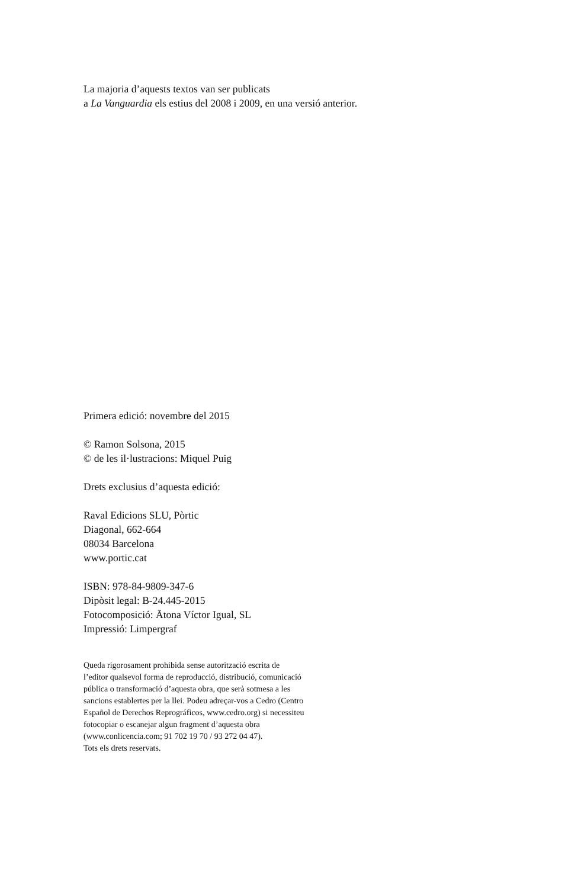La majoria d’aquests textos van ser publicats
a La Vanguardia els estius del 2008 i 2009, en una versió anterior.
Primera edició: novembre del 2015
© Ramon Solsona, 2015
© de les il·lustracions: Miquel Puig
Drets exclusius d’aquesta edició:
Raval Edicions SLU, Pòrtic
Diagonal, 662-664
08034 Barcelona
www.portic.cat
ISBN: 978-84-9809-347-6
Dipòsit legal: B-24.445-2015
Fotocomposició: Ātona Víctor Igual, SL
Impressió: Limpergraf
Queda rigorosament prohibida sense autorització escrita de
l’editor qualsevol forma de reproducció, distribució, comunicació
pública o transformació d’aquesta obra, que serà sotmesa a les
sancions establertes per la llei. Podeu adreçar-vos a Cedro (Centro
Español de Derechos Reprográficos, www.cedro.org) si necessiteu
fotocopiar o escanejar algun fragment d’aquesta obra
(www.conlicencia.com; 91 702 19 70 / 93 272 04 47).
Tots els drets reservats.